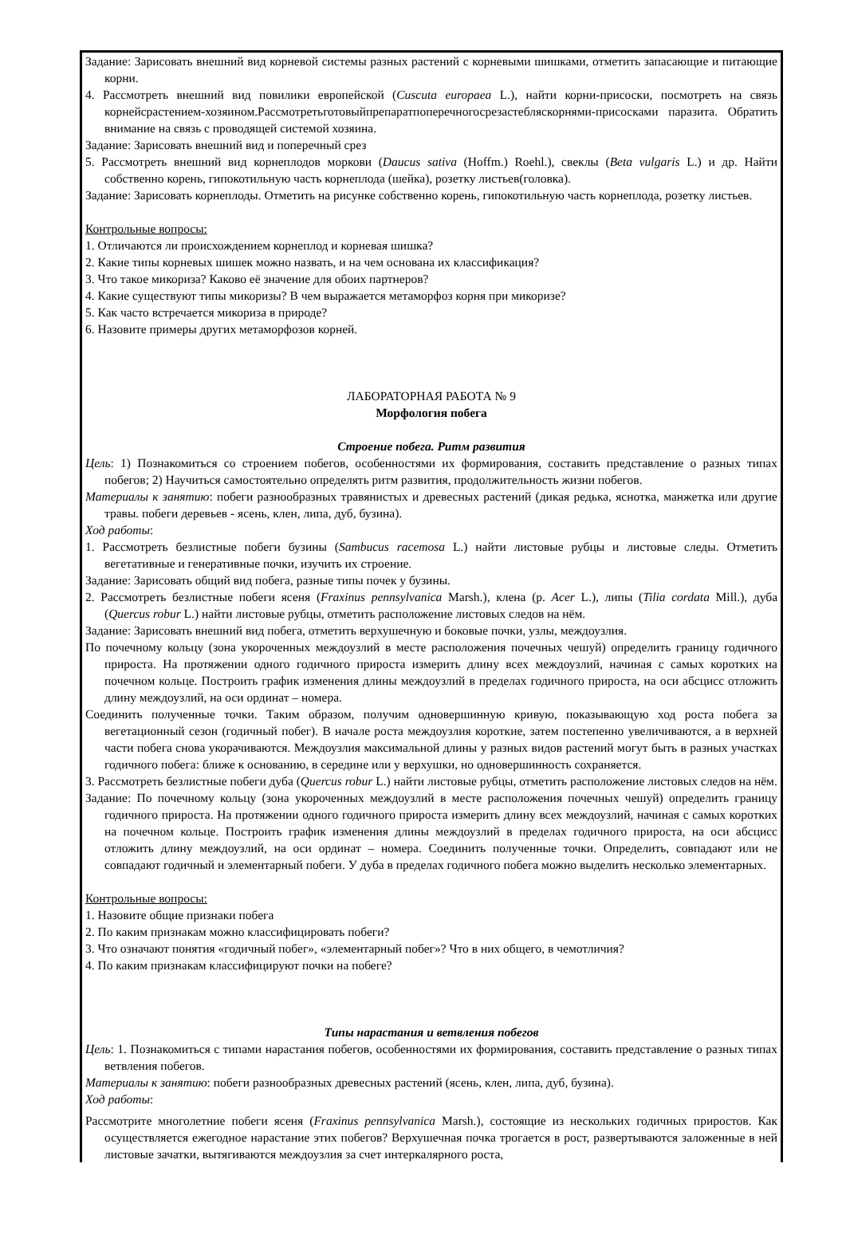Задание: Зарисовать внешний вид корневой системы разных растений с корневыми шишками, отметить запасающие и питающие корни.
4. Рассмотреть внешний вид повилики европейской (Cuscuta europaea L.), найти корни-присоски, посмотреть на связь корнейсрастением-хозяином.Рассмотретьготовыйпрепаратпоперечногосрезастебляскорнями-присосками паразита. Обратить внимание на связь с проводящей системой хозяина.
Задание: Зарисовать внешний вид и поперечный срез
5. Рассмотреть внешний вид корнеплодов моркови (Daucus sativa (Hoffm.) Roehl.), свеклы (Beta vulgaris L.) и др. Найти собственно корень, гипокотильную часть корнеплода (шейка), розетку листьев(головка).
Задание: Зарисовать корнеплоды. Отметить на рисунке собственно корень, гипокотильную часть корнеплода, розетку листьев.
Контрольные вопросы:
1. Отличаются ли происхождением корнеплод и корневая шишка?
2. Какие типы корневых шишек можно назвать, и на чем основана их классификация?
3. Что такое микориза? Каково её значение для обоих партнеров?
4. Какие существуют типы микоризы? В чем выражается метаморфоз корня при микоризе?
5. Как часто встречается микориза в природе?
6. Назовите примеры других метаморфозов корней.
ЛАБОРАТОРНАЯ РАБОТА № 9
Морфология побега
Строение побега. Ритм развития
Цель: 1) Познакомиться со строением побегов, особенностями их формирования, составить представление о разных типах побегов; 2) Научиться самостоятельно определять ритм развития, продолжительность жизни побегов.
Материалы к занятию: побеги разнообразных травянистых и древесных растений (дикая редька, яснотка, манжетка или другие травы. побеги деревьев - ясень, клен, липа, дуб, бузина).
Ход работы:
1. Рассмотреть безлистные побеги бузины (Sambucus racemosa L.) найти листовые рубцы и листовые следы. Отметить вегетативные и генеративные почки, изучить их строение.
Задание: Зарисовать общий вид побега, разные типы почек у бузины.
2. Рассмотреть безлистные побеги ясеня (Fraxinus pennsylvanica Marsh.), клена (р. Acer L.), липы (Tilia cordata Mill.), дуба (Quercus robur L.) найти листовые рубцы, отметить расположение листовых следов на нём.
Задание: Зарисовать внешний вид побега, отметить верхушечную и боковые почки, узлы, междоузлия.
По почечному кольцу (зона укороченных междоузлий в месте расположения почечных чешуй) определить границу годичного прироста. На протяжении одного годичного прироста измерить длину всех междоузлий, начиная с самых коротких на почечном кольце. Построить график изменения длины междоузлий в пределах годичного прироста, на оси абсцисс отложить длину междоузлий, на оси ординат – номера.
Соединить полученные точки. Таким образом, получим одновершинную кривую, показывающую ход роста побега за вегетационный сезон (годичный побег). В начале роста междоузлия короткие, затем постепенно увеличиваются, а в верхней части побега снова укорачиваются. Междоузлия максимальной длины у разных видов растений могут быть в разных участках годичного побега: ближе к основанию, в середине или у верхушки, но одновершинность сохраняется.
3. Рассмотреть безлистные побеги дуба (Quercus robur L.) найти листовые рубцы, отметить расположение листовых следов на нём.
Задание: По почечному кольцу (зона укороченных междоузлий в месте расположения почечных чешуй) определить границу годичного прироста. На протяжении одного годичного прироста измерить длину всех междоузлий, начиная с самых коротких на почечном кольце. Построить график изменения длины междоузлий в пределах годичного прироста, на оси абсцисс отложить длину междоузлий, на оси ординат – номера. Соединить полученные точки. Определить, совпадают или не совпадают годичный и элементарный побеги. У дуба в пределах годичного побега можно выделить несколько элементарных.
Контрольные вопросы:
1. Назовите общие признаки побега
2. По каким признакам можно классифицировать побеги?
3. Что означают понятия «годичный побег», «элементарный побег»? Что в них общего, в чемотличия?
4. По каким признакам классифицируют почки на побеге?
Типы нарастания и ветвления побегов
Цель: 1. Познакомиться с типами нарастания побегов, особенностями их формирования, составить представление о разных типах ветвления побегов.
Материалы к занятию: побеги разнообразных древесных растений (ясень, клен, липа, дуб, бузина).
Ход работы:
Рассмотрите многолетние побеги ясеня (Fraxinus pennsylvanica Marsh.), состоящие из нескольких годичных приростов. Как осуществляется ежегодное нарастание этих побегов? Верхушечная почка трогается в рост, развертываются заложенные в ней листовые зачатки, вытягиваются междоузлия за счет интеркалярного роста,